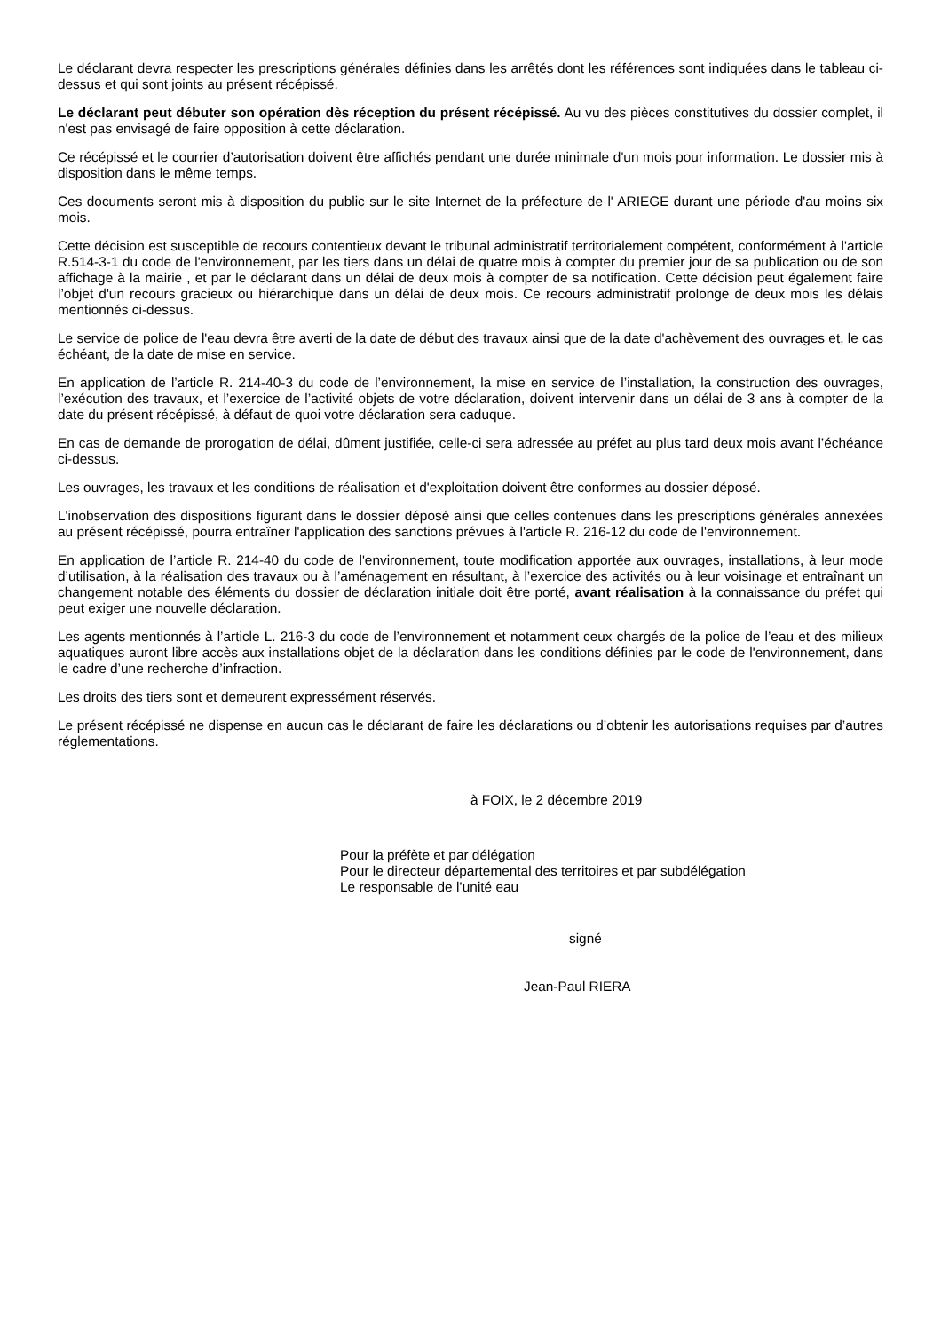Le déclarant devra respecter les prescriptions générales définies dans les arrêtés dont les références sont indiquées dans le tableau ci-dessus et qui sont joints au présent récépissé.
Le déclarant peut débuter son opération dès réception du présent récépissé. Au vu des pièces constitutives du dossier complet, il n'est pas envisagé de faire opposition à cette déclaration.
Ce récépissé et le courrier d’autorisation doivent être affichés pendant une durée minimale d'un mois pour information. Le dossier mis à disposition dans le même temps.
Ces documents seront mis à disposition du public sur le site Internet de la préfecture de l' ARIEGE durant une période d'au moins six mois.
Cette décision est susceptible de recours contentieux devant le tribunal administratif territorialement compétent, conformément à l'article R.514-3-1 du code de l'environnement, par les tiers dans un délai de quatre mois à compter du premier jour de sa publication ou de son affichage à la mairie , et par le déclarant dans un délai de deux mois à compter de sa notification. Cette décision peut également faire l’objet d'un recours gracieux ou hiérarchique dans un délai de deux mois. Ce recours administratif prolonge de deux mois les délais mentionnés ci-dessus.
Le service de police de l'eau devra être averti de la date de début des travaux ainsi que de la date d'achèvement des ouvrages et, le cas échéant, de la date de mise en service.
En application de l’article R. 214-40-3 du code de l’environnement, la mise en service de l’installation, la construction des ouvrages, l’exécution des travaux, et l’exercice de l’activité objets de votre déclaration, doivent intervenir dans un délai de 3 ans à compter de la date du présent récépissé, à défaut de quoi votre déclaration sera caduque.
En cas de demande de prorogation de délai, dûment justifiée, celle-ci sera adressée au préfet au plus tard deux mois avant l’échéance ci-dessus.
Les ouvrages, les travaux et les conditions de réalisation et d'exploitation doivent être conformes au dossier déposé.
L'inobservation des dispositions figurant dans le dossier déposé ainsi que celles contenues dans les prescriptions générales annexées au présent récépissé, pourra entraîner l'application des sanctions prévues à l'article R. 216-12 du code de l'environnement.
En application de l’article R. 214-40 du code de l'environnement, toute modification apportée aux ouvrages, installations, à leur mode d’utilisation, à la réalisation des travaux ou à l’aménagement en résultant, à l’exercice des activités ou à leur voisinage et entraînant un changement notable des éléments du dossier de déclaration initiale doit être porté, avant réalisation à la connaissance du préfet qui peut exiger une nouvelle déclaration.
Les agents mentionnés à l’article L. 216-3 du code de l’environnement et notamment ceux chargés de la police de l’eau et des milieux aquatiques auront libre accès aux installations objet de la déclaration dans les conditions définies par le code de l'environnement, dans le cadre d’une recherche d’infraction.
Les droits des tiers sont et demeurent expressément réservés.
Le présent récépissé ne dispense en aucun cas le déclarant de faire les déclarations ou d’obtenir les autorisations requises par d’autres réglementations.
à FOIX, le 2 décembre 2019
Pour la préfète et par délégation
Pour le directeur départemental des territoires et par subdélégation
Le responsable de l’unité eau
signé
Jean-Paul RIERA